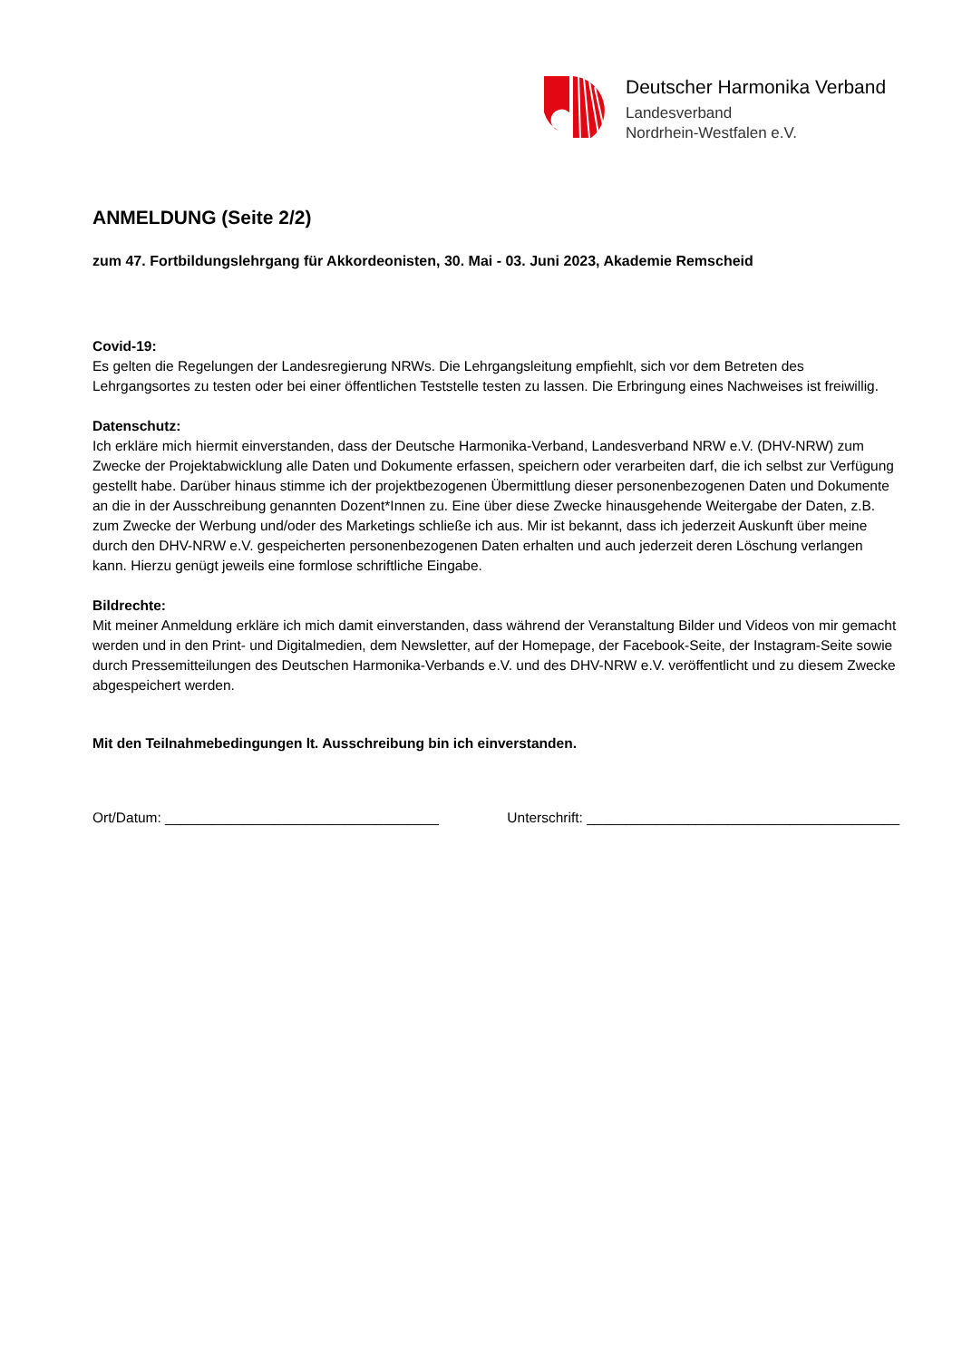Deutscher Harmonika Verband
Landesverband
Nordrhein-Westfalen e.V.
ANMELDUNG (Seite 2/2)
zum 47. Fortbildungslehrgang für Akkordeonisten, 30. Mai - 03. Juni 2023, Akademie Remscheid
Covid-19:
Es gelten die Regelungen der Landesregierung NRWs. Die Lehrgangsleitung empfiehlt, sich vor dem Betreten des Lehrgangsortes zu testen oder bei einer öffentlichen Teststelle testen zu lassen. Die Erbringung eines Nachweises ist freiwillig.
Datenschutz:
Ich erkläre mich hiermit einverstanden, dass der Deutsche Harmonika-Verband, Landesverband NRW e.V. (DHV-NRW) zum Zwecke der Projektabwicklung alle Daten und Dokumente erfassen, speichern oder verarbeiten darf, die ich selbst zur Verfügung gestellt habe. Darüber hinaus stimme ich der projektbezogenen Übermittlung dieser personenbezogenen Daten und Dokumente an die in der Ausschreibung genannten Dozent*Innen zu. Eine über diese Zwecke hinausgehende Weitergabe der Daten, z.B. zum Zwecke der Werbung und/oder des Marketings schließe ich aus. Mir ist bekannt, dass ich jederzeit Auskunft über meine durch den DHV-NRW e.V. gespeicherten personenbezogenen Daten erhalten und auch jederzeit deren Löschung verlangen kann. Hierzu genügt jeweils eine formlose schriftliche Eingabe.
Bildrechte:
Mit meiner Anmeldung erkläre ich mich damit einverstanden, dass während der Veranstaltung Bilder und Videos von mir gemacht werden und in den Print- und Digitalmedien, dem Newsletter, auf der Homepage, der Facebook-Seite, der Instagram-Seite sowie durch Pressemitteilungen des Deutschen Harmonika-Verbands e.V. und des DHV-NRW e.V. veröffentlicht und zu diesem Zwecke abgespeichert werden.
Mit den Teilnahmebedingungen lt. Ausschreibung bin ich einverstanden.
Ort/Datum: ___________________________________ Unterschrift: ________________________________________